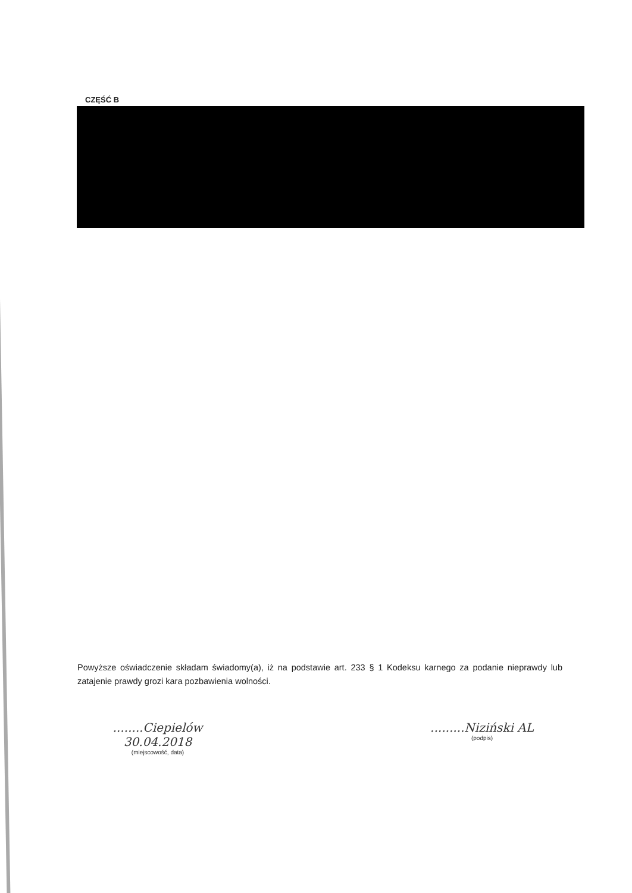CZĘŚĆ B
Powyższe oświadczenie składam świadomy(a), iż na podstawie art. 233 § 1 Kodeksu karnego za podanie nieprawdy lub zatajenie prawdy grozi kara pozbawienia wolności.
........Ciepielów 30.04.2018
(miejscowość, data)
.........Niziński AL
(podpis)